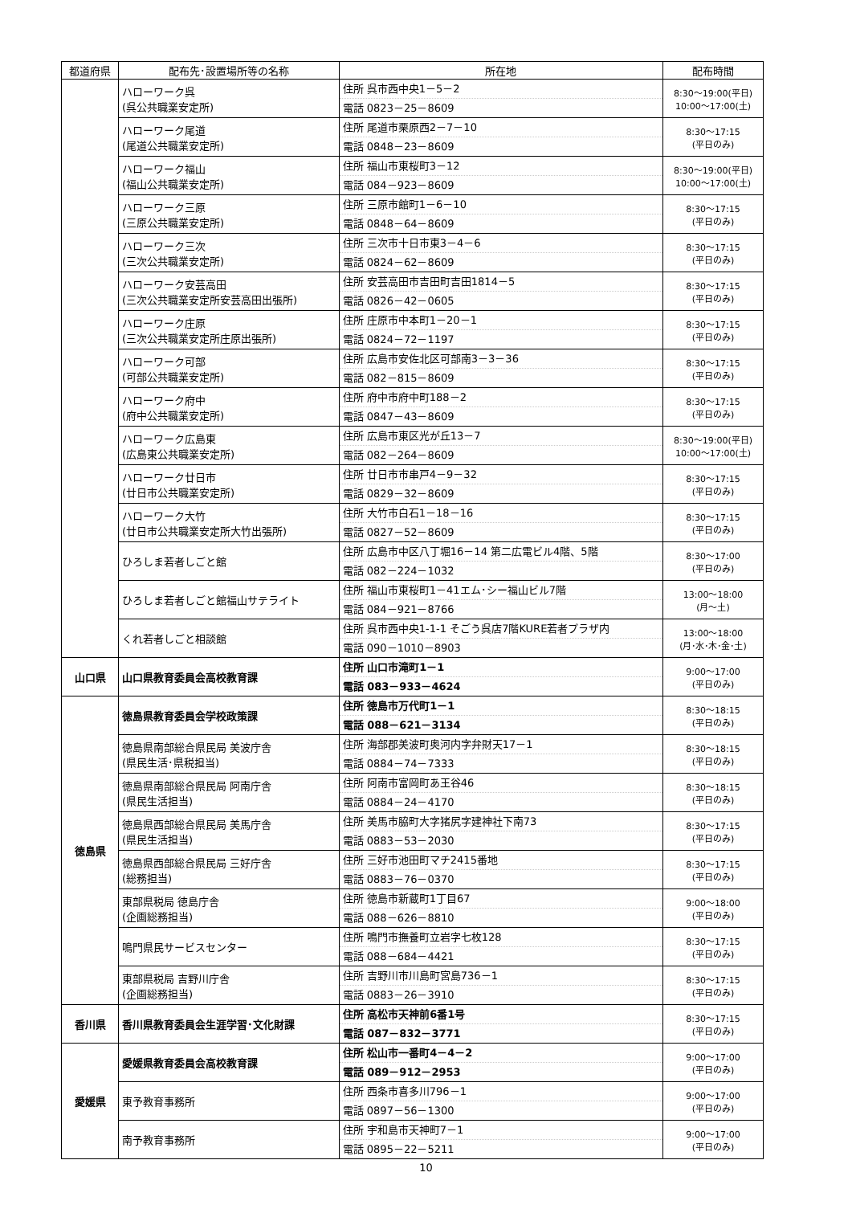| 都道府県 | 配布先･設置場所等の名称 | 所在地 | 配布時間 |
| --- | --- | --- | --- |
| | ハローワーク呉 (呉公共職業安定所) | 住所 呉市西中央1－5－2 電話 0823－25－8609 | 8:30～19:00(平日) 10:00～17:00(土) |
| | ハローワーク尾道 (尾道公共職業安定所) | 住所 尾道市栗原西2－7－10 電話 0848－23－8609 | 8:30～17:15 (平日のみ) |
| | ハローワーク福山 (福山公共職業安定所) | 住所 福山市東桜町3－12 電話 084－923－8609 | 8:30～19:00(平日) 10:00～17:00(土) |
| | ハローワーク三原 (三原公共職業安定所) | 住所 三原市館町1－6－10 電話 0848－64－8609 | 8:30～17:15 (平日のみ) |
| | ハローワーク三次 (三次公共職業安定所) | 住所 三次市十日市東3－4－6 電話 0824－62－8609 | 8:30～17:15 (平日のみ) |
| | ハローワーク安芸高田 (三次公共職業安定所安芸高田出張所) | 住所 安芸高田市吉田町吉田1814－5 電話 0826－42－0605 | 8:30～17:15 (平日のみ) |
| | ハローワーク庄原 (三次公共職業安定所庄原出張所) | 住所 庄原市中本町1－20－1 電話 0824－72－1197 | 8:30～17:15 (平日のみ) |
| | ハローワーク可部 (可部公共職業安定所) | 住所 広島市安佐北区可部南3－3－36 電話 082－815－8609 | 8:30～17:15 (平日のみ) |
| | ハローワーク府中 (府中公共職業安定所) | 住所 府中市府中町188－2 電話 0847－43－8609 | 8:30～17:15 (平日のみ) |
| | ハローワーク広島東 (広島東公共職業安定所) | 住所 広島市東区光が丘13－7 電話 082－264－8609 | 8:30～19:00(平日) 10:00～17:00(土) |
| | ハローワーク廿日市 (廿日市公共職業安定所) | 住所 廿日市市串戸4－9－32 電話 0829－32－8609 | 8:30～17:15 (平日のみ) |
| | ハローワーク大竹 (廿日市公共職業安定所大竹出張所) | 住所 大竹市白石1－18－16 電話 0827－52－8609 | 8:30～17:15 (平日のみ) |
| | ひろしま若者しごと館 | 住所 広島市中区八丁堀16－14 第二広電ビル4階、5階 電話 082－224－1032 | 8:30～17:00 (平日のみ) |
| | ひろしま若者しごと館福山サテライト | 住所 福山市東桜町1－41エム･シー福山ビル7階 電話 084－921－8766 | 13:00～18:00 (月～土) |
| | くれ若者しごと相談館 | 住所 呉市西中央1-1-1 そごう呉店7階KURE若者プラザ内 電話 090－1010－8903 | 13:00～18:00 (月･水･木･金･土) |
| 山口県 | 山口県教育委員会高校教育課 | 住所 山口市滝町1－1 電話 083－933－4624 | 9:00～17:00 (平日のみ) |
| 徳島県 | 徳島県教育委員会学校政策課 | 住所 徳島市万代町1－1 電話 088－621－3134 | 8:30～18:15 (平日のみ) |
| | 徳島県南部総合県民局 美波庁舎 (県民生活･県税担当) | 住所 海部郡美波町奥河内字弁財天17－1 電話 0884－74－7333 | 8:30～18:15 (平日のみ) |
| | 徳島県南部総合県民局 阿南庁舎 (県民生活担当) | 住所 阿南市富岡町あ王谷46 電話 0884－24－4170 | 8:30～18:15 (平日のみ) |
| | 徳島県西部総合県民局 美馬庁舎 (県民生活担当) | 住所 美馬市脇町大字猪尻字建神社下南73 電話 0883－53－2030 | 8:30～17:15 (平日のみ) |
| | 徳島県西部総合県民局 三好庁舎 (総務担当) | 住所 三好市池田町マチ2415番地 電話 0883－76－0370 | 8:30～17:15 (平日のみ) |
| | 東部県税局 徳島庁舎 (企画総務担当) | 住所 徳島市新蔵町1丁目67 電話 088－626－8810 | 9:00～18:00 (平日のみ) |
| | 鳴門県民サービスセンター | 住所 鳴門市撫養町立岩字七枚128 電話 088－684－4421 | 8:30～17:15 (平日のみ) |
| | 東部県税局 吉野川庁舎 (企画総務担当) | 住所 吉野川市川島町宮島736－1 電話 0883－26－3910 | 8:30～17:15 (平日のみ) |
| 香川県 | 香川県教育委員会生涯学習･文化財課 | 住所 高松市天神前6番1号 電話 087－832－3771 | 8:30～17:15 (平日のみ) |
| 愛媛県 | 愛媛県教育委員会高校教育課 | 住所 松山市一番町4－4－2 電話 089－912－2953 | 9:00～17:00 (平日のみ) |
| | 東予教育事務所 | 住所 西条市喜多川796－1 電話 0897－56－1300 | 9:00～17:00 (平日のみ) |
| | 南予教育事務所 | 住所 宇和島市天神町7－1 電話 0895－22－5211 | 9:00～17:00 (平日のみ) |
10